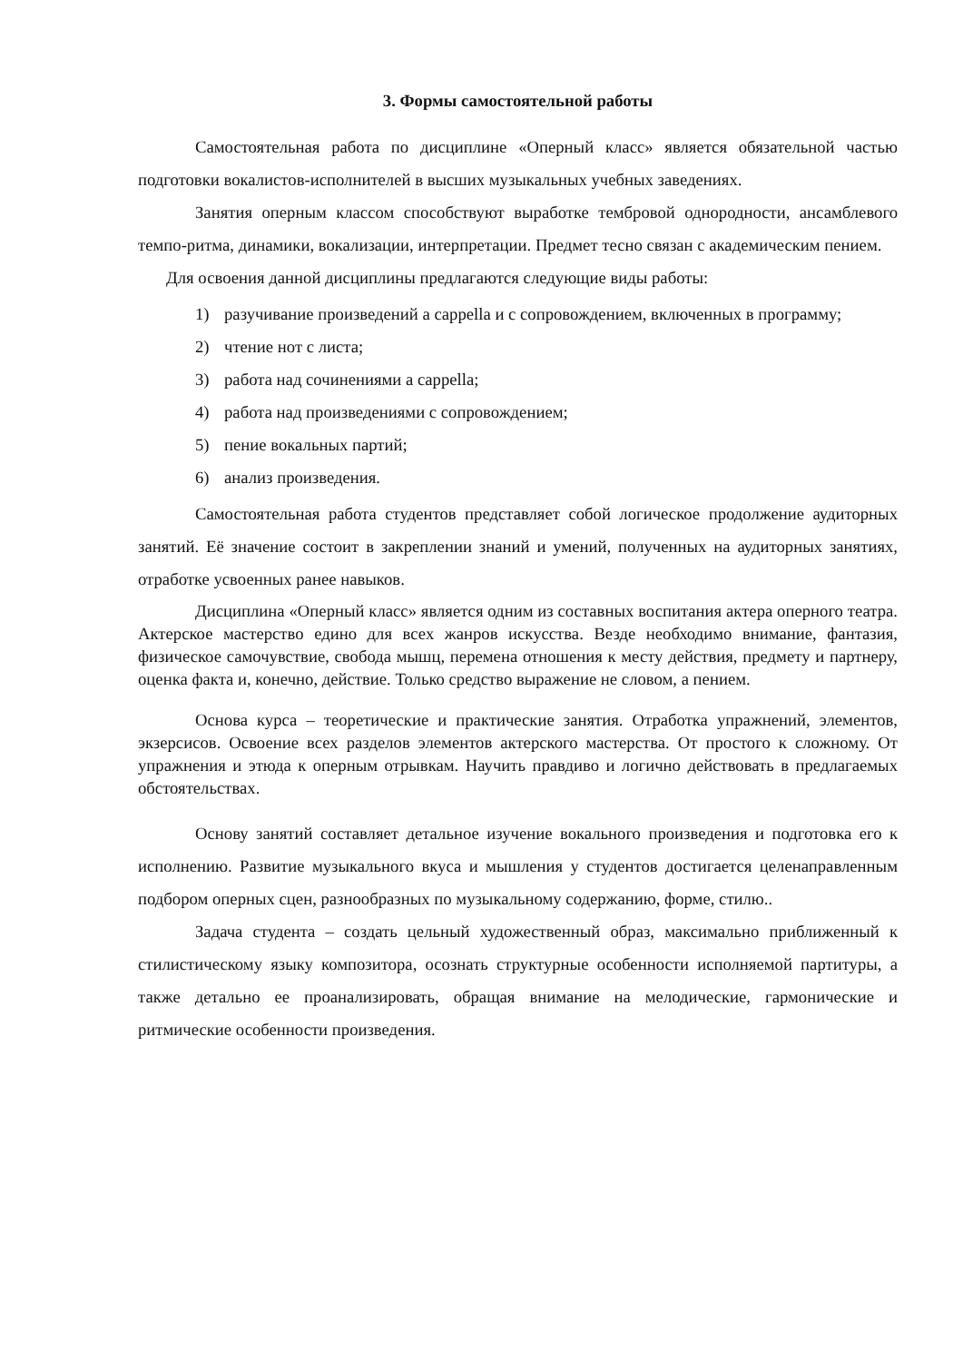3. Формы самостоятельной работы
Самостоятельная работа по дисциплине «Оперный класс» является обязательной частью подготовки вокалистов-исполнителей в высших музыкальных учебных заведениях.
Занятия оперным классом способствуют выработке тембровой однородности, ансамблевого темпо-ритма, динамики, вокализации, интерпретации. Предмет тесно связан с академическим пением.
Для освоения данной дисциплины предлагаются следующие виды работы:
1) разучивание произведений a cappella и с сопровождением, включенных в программу;
2) чтение нот с листа;
3) работа над сочинениями a cappella;
4) работа над произведениями с сопровождением;
5) пение вокальных партий;
6) анализ произведения.
Самостоятельная работа студентов представляет собой логическое продолжение аудиторных занятий. Её значение состоит в закреплении знаний и умений, полученных на аудиторных занятиях, отработке усвоенных ранее навыков.
Дисциплина «Оперный класс» является одним из составных воспитания актера оперного театра. Актерское мастерство едино для всех жанров искусства. Везде необходимо внимание, фантазия, физическое самочувствие, свобода мышц, перемена отношения к месту действия, предмету и партнеру, оценка факта и, конечно, действие. Только средство выражение не словом, а пением.
Основа курса – теоретические и практические занятия. Отработка упражнений, элементов, экзерсисов. Освоение всех разделов элементов актерского мастерства. От простого к сложному. От упражнения и этюда к оперным отрывкам. Научить правдиво и логично действовать в предлагаемых обстоятельствах.
Основу занятий составляет детальное изучение вокального произведения и подготовка его к исполнению. Развитие музыкального вкуса и мышления у студентов достигается целенаправленным подбором оперных сцен, разнообразных по музыкальному содержанию, форме, стилю..
Задача студента – создать цельный художественный образ, максимально приближенный к стилистическому языку композитора, осознать структурные особенности исполняемой партитуры, а также детально ее проанализировать, обращая внимание на мелодические, гармонические и ритмические особенности произведения.